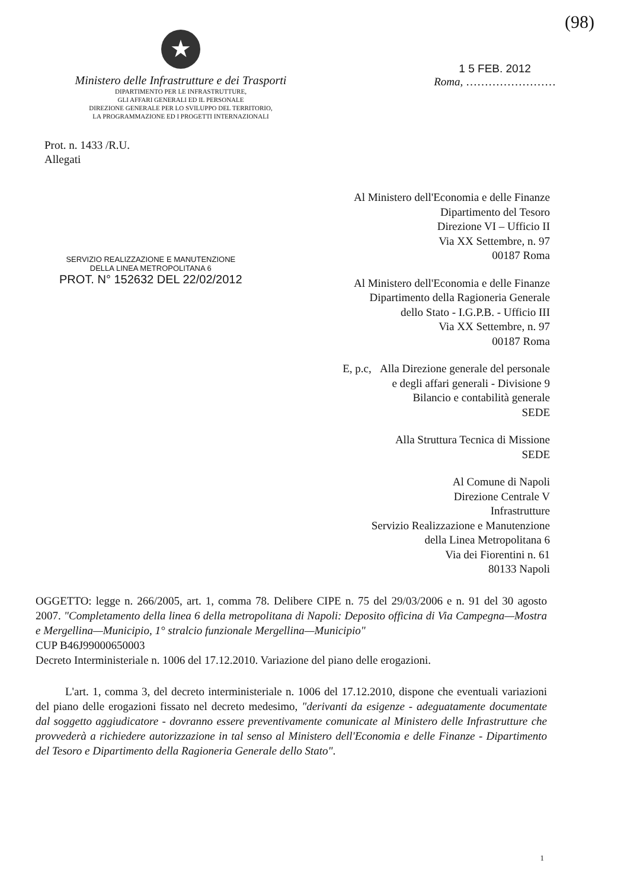(98)
★
Ministero delle Infrastrutture e dei Trasporti
DIPARTIMENTO PER LE INFRASTRUTTURE,
GLI AFFARI GENERALI ED IL PERSONALE
DIREZIONE GENERALE PER LO SVILUPPO DEL TERRITORIO,
LA PROGRAMMAZIONE ED I PROGETTI INTERNAZIONALI
1 5 FEB. 2012
Roma, ……………………
Prot. n. 1433 /R.U.
Allegati
SERVIZIO REALIZZAZIONE E MANUTENZIONE
DELLA LINEA METROPOLITANA 6
PROT. N° 152632 DEL 22/02/2012
Al Ministero dell'Economia e delle Finanze
Dipartimento del Tesoro
Direzione VI – Ufficio II
Via XX Settembre, n. 97
00187 Roma
Al Ministero dell'Economia e delle Finanze
Dipartimento della Ragioneria Generale
dello Stato - I.G.P.B. - Ufficio III
Via XX Settembre, n. 97
00187 Roma
E, p.c, Alla Direzione generale del personale
e degli affari generali - Divisione 9
Bilancio e contabilità generale
SEDE
Alla Struttura Tecnica di Missione
SEDE
Al Comune di Napoli
Direzione Centrale V
Infrastrutture
Servizio Realizzazione e Manutenzione
della Linea Metropolitana 6
Via dei Fiorentini n. 61
80133 Napoli
OGGETTO: legge n. 266/2005, art. 1, comma 78. Delibere CIPE n. 75 del 29/03/2006 e n. 91 del 30 agosto 2007. "Completamento della linea 6 della metropolitana di Napoli: Deposito officina di Via Campegna—Mostra e Mergellina—Municipio, 1° stralcio funzionale Mergellina—Municipio"
CUP B46J99000650003
Decreto Interministeriale n. 1006 del 17.12.2010. Variazione del piano delle erogazioni.
L'art. 1, comma 3, del decreto interministeriale n. 1006 del 17.12.2010, dispone che eventuali variazioni del piano delle erogazioni fissato nel decreto medesimo, "derivanti da esigenze - adeguatamente documentate dal soggetto aggiudicatore - dovranno essere preventivamente comunicate al Ministero delle Infrastrutture che provvederà a richiedere autorizzazione in tal senso al Ministero dell'Economia e delle Finanze - Dipartimento del Tesoro e Dipartimento della Ragioneria Generale dello Stato".
1